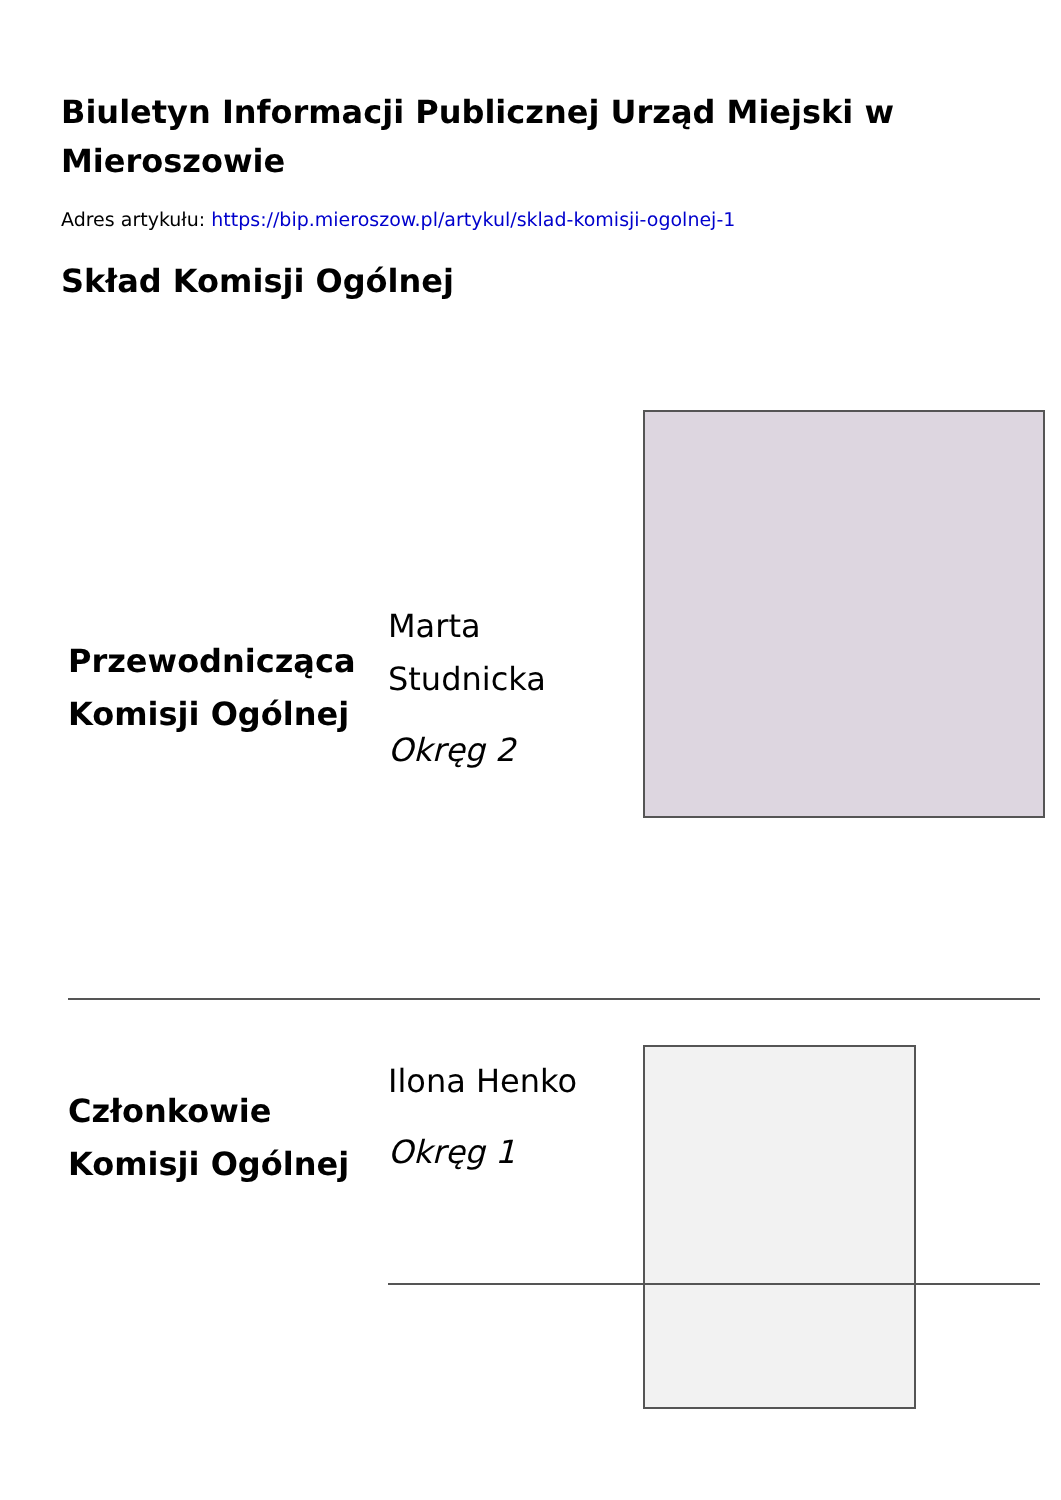Biuletyn Informacji Publicznej Urząd Miejski w Mieroszowie
Adres artykułu: https://bip.mieroszow.pl/artykul/sklad-komisji-ogolnej-1
Skład Komisji Ogólnej
Przewodnicząca Komisji Ogólnej
Marta Studnicka
Okręg 2
Członkowie Komisji Ogólnej
Ilona Henko
Okręg 1